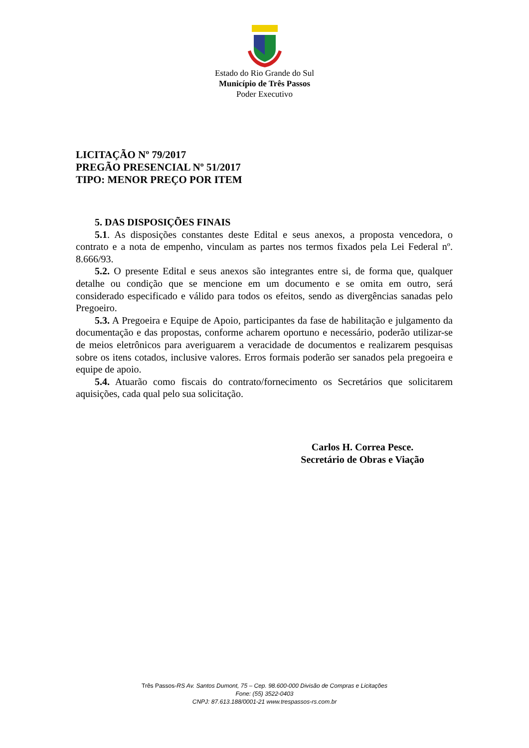Estado do Rio Grande do Sul
Município de Três Passos
Poder Executivo
LICITAÇÃO Nº 79/2017
PREGÃO PRESENCIAL Nº 51/2017
TIPO: MENOR PREÇO POR ITEM
5. DAS DISPOSIÇÕES FINAIS
5.1. As disposições constantes deste Edital e seus anexos, a proposta vencedora, o contrato e a nota de empenho, vinculam as partes nos termos fixados pela Lei Federal nº. 8.666/93.
5.2. O presente Edital e seus anexos são integrantes entre si, de forma que, qualquer detalhe ou condição que se mencione em um documento e se omita em outro, será considerado especificado e válido para todos os efeitos, sendo as divergências sanadas pelo Pregoeiro.
5.3. A Pregoeira e Equipe de Apoio, participantes da fase de habilitação e julgamento da documentação e das propostas, conforme acharem oportuno e necessário, poderão utilizar-se de meios eletrônicos para averiguarem a veracidade de documentos e realizarem pesquisas sobre os itens cotados, inclusive valores. Erros formais poderão ser sanados pela pregoeira e equipe de apoio.
5.4. Atuarão como fiscais do contrato/fornecimento os Secretários que solicitarem aquisições, cada qual pelo sua solicitação.
Carlos H. Correa Pesce.
Secretário de Obras e Viação
Três Passos-RS Av. Santos Dumont, 75 – Cep. 98.600-000 Divisão de Compras e Licitações
Fone: (55) 3522-0403
CNPJ: 87.613.188/0001-21 www.trespassos-rs.com.br